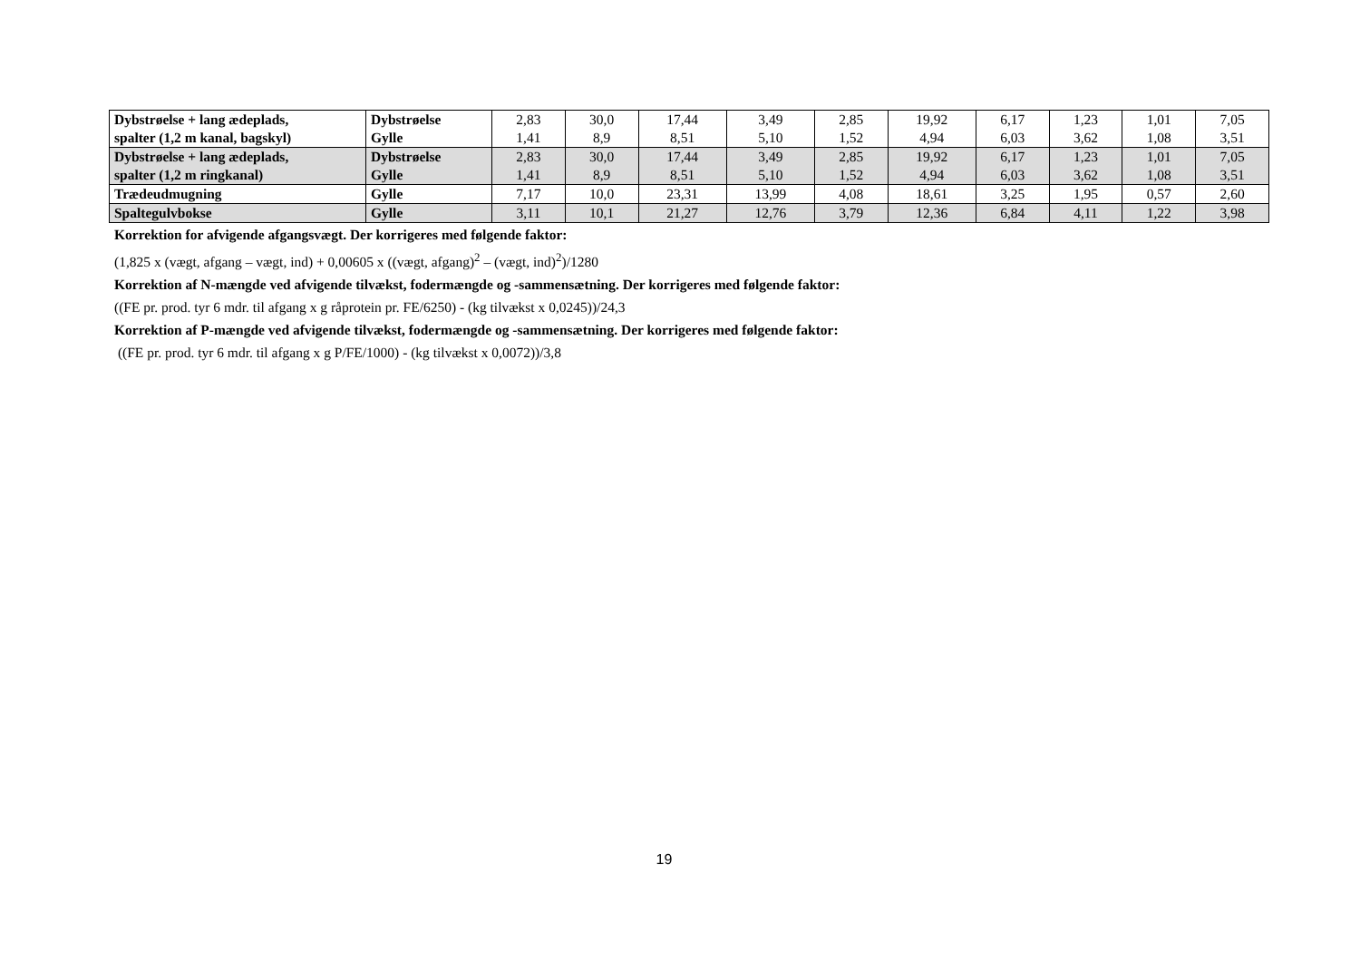| Dybstrøelse + lang ædeplads, spalter (1,2 m kanal, bagskyl) | Dybstrøelse Gylle | 2,83 1,41 | 30,0 8,9 | 17,44 8,51 | 3,49 5,10 | 2,85 1,52 | 19,92 4,94 | 6,17 6,03 | 1,23 3,62 | 1,01 1,08 | 7,05 3,51 |
| Dybstrøelse + lang ædeplads, spalter (1,2 m ringkanal) | Dybstrøelse Gylle | 2,83 1,41 | 30,0 8,9 | 17,44 8,51 | 3,49 5,10 | 2,85 1,52 | 19,92 4,94 | 6,17 6,03 | 1,23 3,62 | 1,01 1,08 | 7,05 3,51 |
| Trædeudmugning | Gylle | 7,17 | 10,0 | 23,31 | 13,99 | 4,08 | 18,61 | 3,25 | 1,95 | 0,57 | 2,60 |
| Spaltegulvbokse | Gylle | 3,11 | 10,1 | 21,27 | 12,76 | 3,79 | 12,36 | 6,84 | 4,11 | 1,22 | 3,98 |
Korrektion for afvigende afgangsvægt. Der korrigeres med følgende faktor:
(1,825 x (vægt, afgang – vægt, ind) + 0,00605 x ((vægt, afgang)<sup>2</sup> – (vægt, ind)<sup>2</sup>)/1280
Korrektion af N-mængde ved afvigende tilvækst, fodermængde og -sammensætning. Der korrigeres med følgende faktor:
((FE pr. prod. tyr 6 mdr. til afgang x g råprotein pr. FE/6250) - (kg tilvækst x 0,0245))/24,3
Korrektion af P-mængde ved afvigende tilvækst, fodermængde og -sammensætning. Der korrigeres med følgende faktor:
((FE pr. prod. tyr 6 mdr. til afgang x g P/FE/1000) - (kg tilvækst x 0,0072))/3,8
19